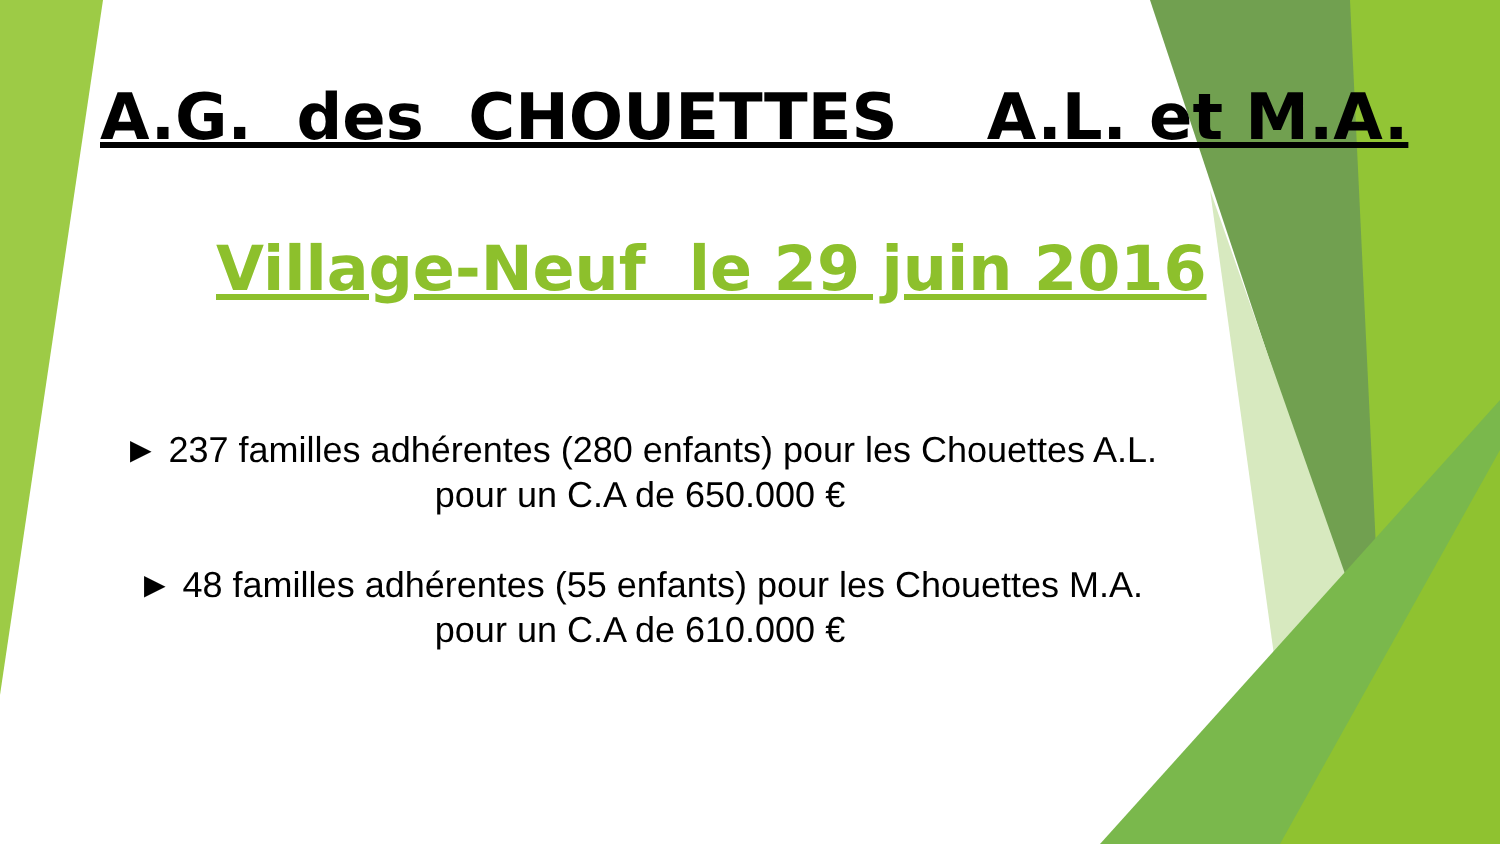A.G. des CHOUETTES A.L. et M.A.
Village-Neuf le 29 juin 2016
► 237 familles adhérentes (280 enfants) pour les Chouettes A.L.
pour un C.A de 650.000 €
► 48 familles adhérentes (55 enfants) pour les Chouettes M.A.
pour un C.A de 610.000 €